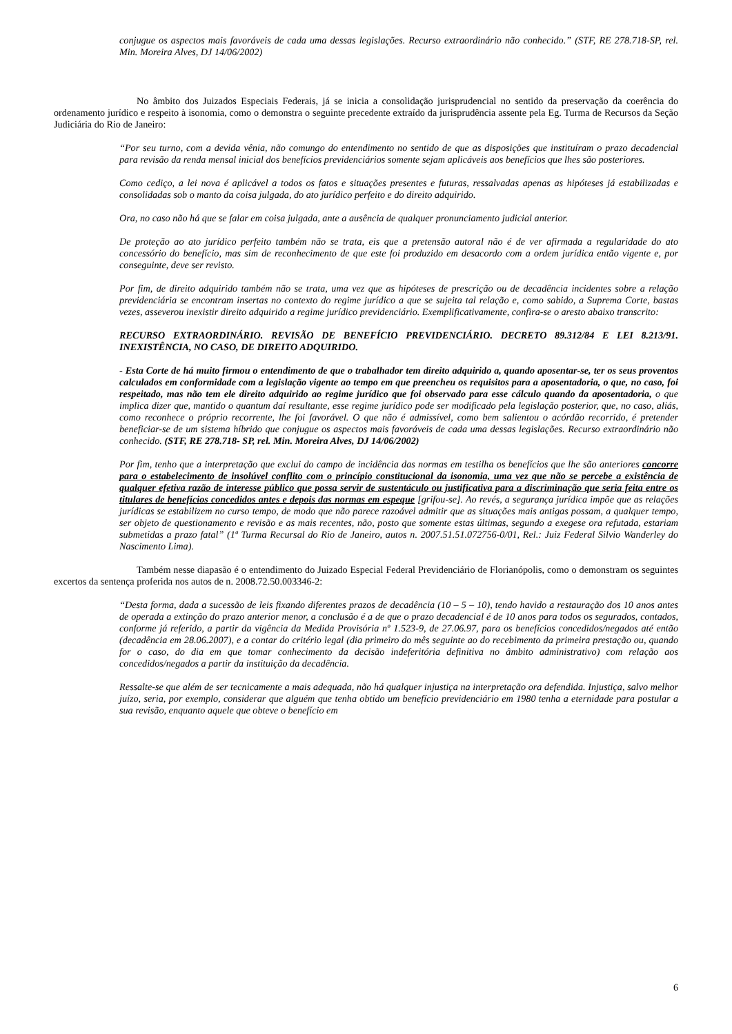conjugue os aspectos mais favoráveis de cada uma dessas legislações. Recurso extraordinário não conhecido.” (STF, RE 278.718-SP, rel. Min. Moreira Alves, DJ 14/06/2002)
No âmbito dos Juizados Especiais Federais, já se inicia a consolidação jurisprudencial no sentido da preservação da coerência do ordenamento jurídico e respeito à isonomia, como o demonstra o seguinte precedente extraído da jurisprudência assente pela Eg. Turma de Recursos da Seção Judiciária do Rio de Janeiro:
“Por seu turno, com a devida vênia, não comungo do entendimento no sentido de que as disposições que instituíram o prazo decadencial para revisão da renda mensal inicial dos benefícios previdenciários somente sejam aplicáveis aos benefícios que lhes são posteriores.
Como cediço, a lei nova é aplicável a todos os fatos e situações presentes e futuras, ressalvadas apenas as hipóteses já estabilizadas e consolidadas sob o manto da coisa julgada, do ato jurídico perfeito e do direito adquirido.
Ora, no caso não há que se falar em coisa julgada, ante a ausência de qualquer pronunciamento judicial anterior.
De proteção ao ato jurídico perfeito também não se trata, eis que a pretensão autoral não é de ver afirmada a regularidade do ato concessório do benefício, mas sim de reconhecimento de que este foi produzido em desacordo com a ordem jurídica então vigente e, por conseguinte, deve ser revisto.
Por fim, de direito adquirido também não se trata, uma vez que as hipóteses de prescrição ou de decadência incidentes sobre a relação previdenciária se encontram insertas no contexto do regime jurídico a que se sujeita tal relação e, como sabido, a Suprema Corte, bastas vezes, asseverou inexistir direito adquirido a regime jurídico previdenciário. Exemplificativamente, confira-se o aresto abaixo transcrito:
RECURSO EXTRAORDINÁRIO. REVISÃO DE BENEFÍCIO PREVIDENCIÁRIO. DECRETO 89.312/84 E LEI 8.213/91. INEXISTÊNCIA, NO CASO, DE DIREITO ADQUIRIDO.
- Esta Corte de há muito firmou o entendimento de que o trabalhador tem direito adquirido a, quando aposentar-se, ter os seus proventos calculados em conformidade com a legislação vigente ao tempo em que preencheu os requisitos para a aposentadoria, o que, no caso, foi respeitado, mas não tem ele direito adquirido ao regime jurídico que foi observado para esse cálculo quando da aposentadoria, o que implica dizer que, mantido o quantum daí resultante, esse regime jurídico pode ser modificado pela legislação posterior, que, no caso, aliás, como reconhece o próprio recorrente, lhe foi favorável. O que não é admissível, como bem salientou o acórdão recorrido, é pretender beneficiar-se de um sistema híbrido que conjugue os aspectos mais favoráveis de cada uma dessas legislações. Recurso extraordinário não conhecido. (STF, RE 278.718- SP, rel. Min. Moreira Alves, DJ 14/06/2002)
Por fim, tenho que a interpretação que exclui do campo de incidência das normas em testilha os benefícios que lhe são anteriores concorre para o estabelecimento de insolúvel conflito com o princípio constitucional da isonomia, uma vez que não se percebe a existência de qualquer efetiva razão de interesse público que possa servir de sustentáculo ou justificativa para a discriminação que seria feita entre os titulares de benefícios concedidos antes e depois das normas em espeque [grifou-se]. Ao revés, a segurança jurídica impõe que as relações jurídicas se estabilizem no curso tempo, de modo que não parece razoável admitir que as situações mais antigas possam, a qualquer tempo, ser objeto de questionamento e revisão e as mais recentes, não, posto que somente estas últimas, segundo a exegese ora refutada, estariam submetidas a prazo fatal” (1ª Turma Recursal do Rio de Janeiro, autos n. 2007.51.51.072756-0/01, Rel.: Juiz Federal Silvio Wanderley do Nascimento Lima).
Também nesse diapasão é o entendimento do Juizado Especial Federal Previdenciário de Florianópolis, como o demonstram os seguintes excertos da sentença proferida nos autos de n. 2008.72.50.003346-2:
“Desta forma, dada a sucessão de leis fixando diferentes prazos de decadência (10 – 5 – 10), tendo havido a restauração dos 10 anos antes de operada a extinção do prazo anterior menor, a conclusão é a de que o prazo decadencial é de 10 anos para todos os segurados, contados, conforme já referido, a partir da vigência da Medida Provisória nº 1.523-9, de 27.06.97, para os benefícios concedidos/negados até então (decadência em 28.06.2007), e a contar do critério legal (dia primeiro do mês seguinte ao do recebimento da primeira prestação ou, quando for o caso, do dia em que tomar conhecimento da decisão indeferitória definitiva no âmbito administrativo) com relação aos concedidos/negados a partir da instituição da decadência.
Ressalte-se que além de ser tecnicamente a mais adequada, não há qualquer injustiça na interpretação ora defendida. Injustiça, salvo melhor juízo, seria, por exemplo, considerar que alguém que tenha obtido um benefício previdenciário em 1980 tenha a eternidade para postular a sua revisão, enquanto aquele que obteve o benefício em
6